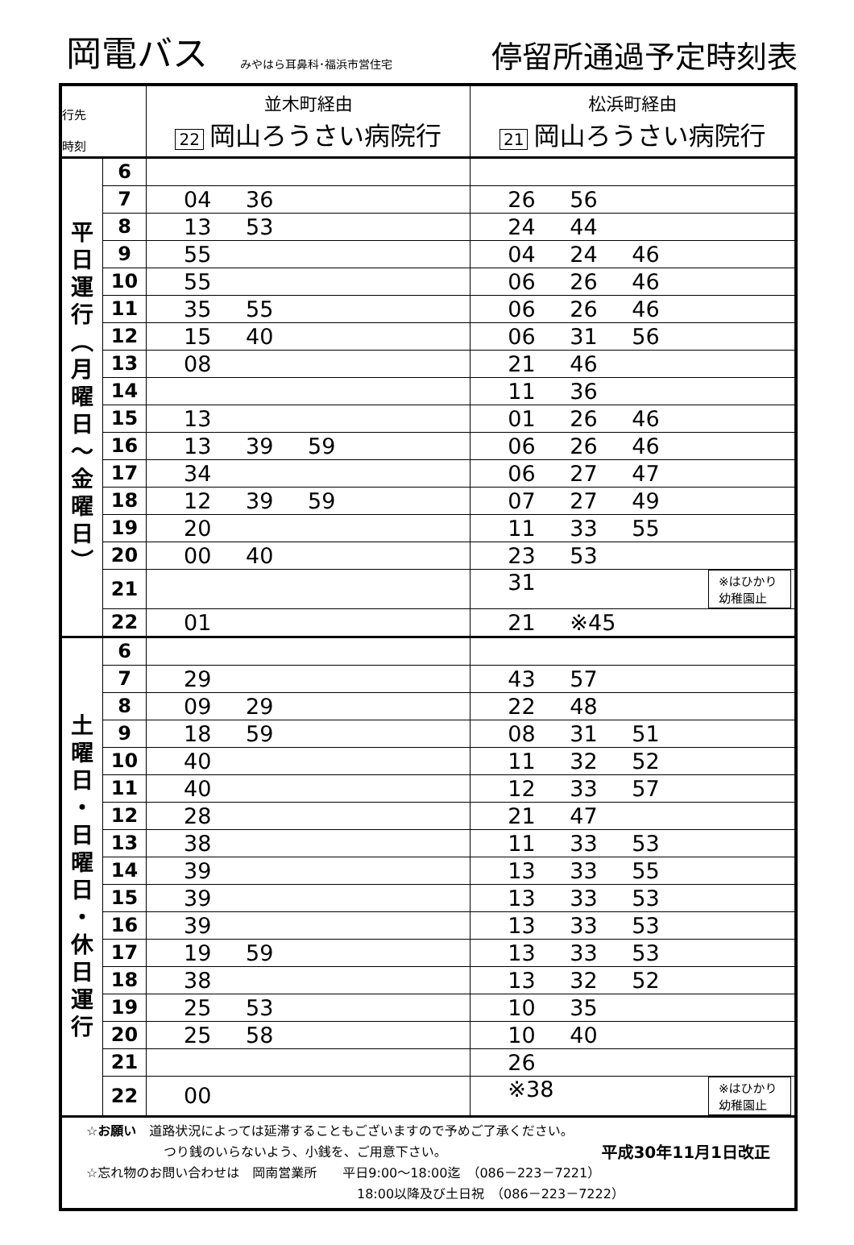岡電バス みやはら耳鼻科･福浜市営住宅 停留所通過予定時刻表
| 行先 時刻 | | 並木町経由 22 岡山ろうさい病院行 | 松浜町経由 21 岡山ろうさい病院行 |
| --- | --- | --- | --- |
| 平 日 運 行 ︵ 月 曜 日 〜 金 曜 日 ︶ | 6 | | |
| | 7 | 04 36 | 26 56 |
| | 8 | 13 53 | 24 44 |
| | 9 | 55 | 04 24 46 |
| | 10 | 55 | 06 26 46 |
| | 11 | 35 55 | 06 26 46 |
| | 12 | 15 40 | 06 31 56 |
| | 13 | 08 | 21 46 |
| | 14 | | 11 36 |
| | 15 | 13 | 01 26 46 |
| | 16 | 13 39 59 | 06 26 46 |
| | 17 | 34 | 06 27 47 |
| | 18 | 12 39 59 | 07 27 49 |
| | 19 | 20 | 11 33 55 |
| | 20 | 00 40 | 23 53 |
| | 21 | | 31 ※はひかり幼稚園止 |
| | 22 | 01 | 21 ※45 |
| 土 曜 日 ・ 日 曜 日 ・ 休 日 運 行 | 6 | | |
| | 7 | 29 | 43 57 |
| | 8 | 09 29 | 22 48 |
| | 9 | 18 59 | 08 31 51 |
| | 10 | 40 | 11 32 52 |
| | 11 | 40 | 12 33 57 |
| | 12 | 28 | 21 47 |
| | 13 | 38 | 11 33 53 |
| | 14 | 39 | 13 33 55 |
| | 15 | 39 | 13 33 53 |
| | 16 | 39 | 13 33 53 |
| | 17 | 19 59 | 13 33 53 |
| | 18 | 38 | 13 32 52 |
| | 19 | 25 53 | 10 35 |
| | 20 | 25 58 | 10 40 |
| | 21 | | 26 |
| | 22 | 00 | ※38 ※はひかり幼稚園止 |
| ☆お願い 道路状況によっては延滞することもございますので予めご了承ください。 つり銭のいらないよう、小銭を、ご用意下さい。 平成30年11月1日改正 ☆忘れ物のお問い合わせは 岡南営業所 平日9:00～18:00迄 （086－223－7221） 18:00以降及び土日祝 （086－223－7222） | | | |